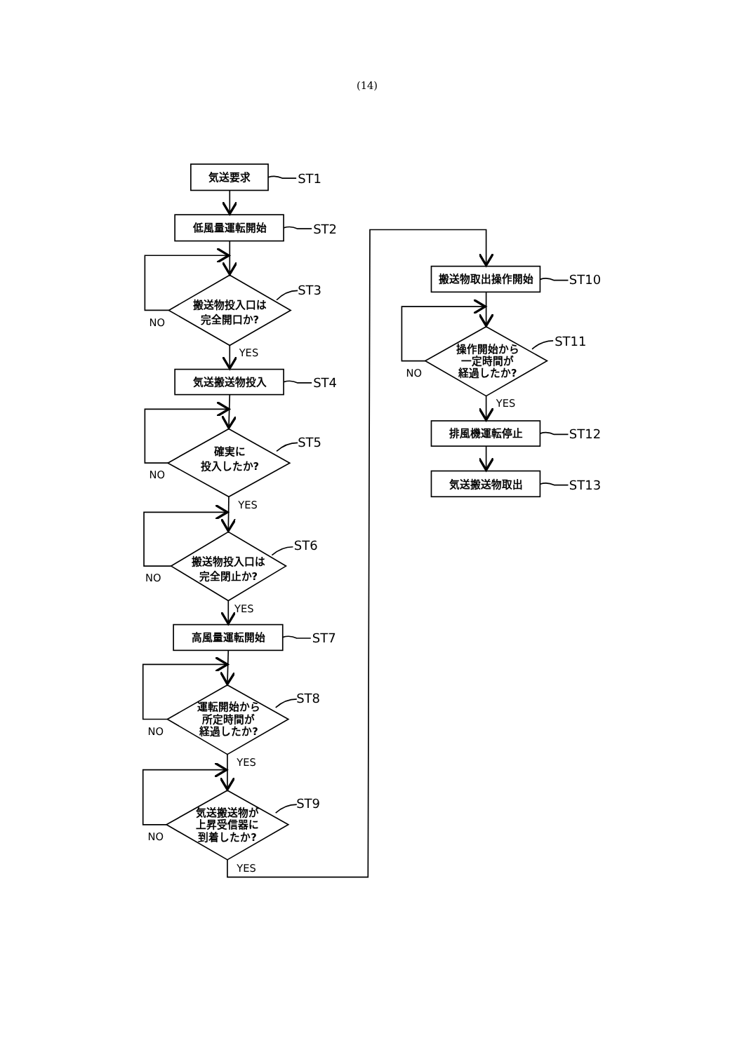(14)
気送要求
ST1
低風量運転開始
ST2
ST3
搬送物投入口は
完全開口か?
NO
YES
気送搬送物投入
ST4
ST5
確実に
投入したか?
NO
YES
ST6
搬送物投入口は
完全閉止か?
NO
YES
高風量運転開始
ST7
ST8
運転開始から
所定時間が
経過したか?
NO
YES
ST9
気送搬送物が
上昇受信器に
到着したか?
NO
YES
搬送物取出操作開始
ST10
ST11
操作開始から
一定時間が
経過したか?
NO
YES
排風機運転停止
ST12
気送搬送物取出
ST13